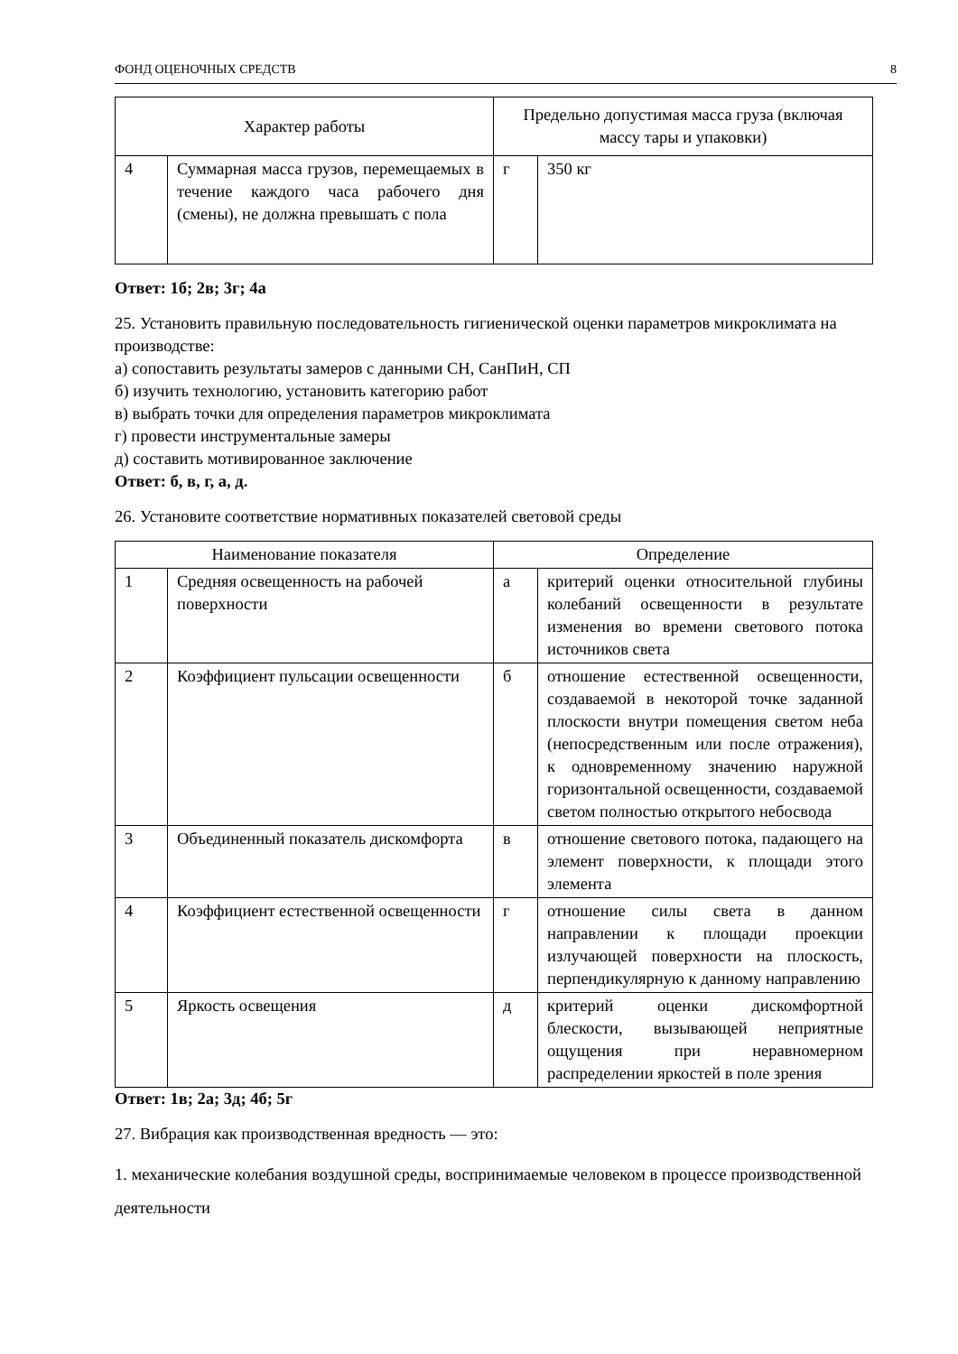ФОНД ОЦЕНОЧНЫХ СРЕДСТВ 8
| Характер работы | | Предельно допустимая масса груза (включая массу тары и упаковки) | |
| 4 | Суммарная масса грузов, перемещаемых в течение каждого часа рабочего дня (смены), не должна превышать с пола | г | 350 кг |
Ответ: 1б; 2в; 3г; 4а
25. Установить правильную последовательность гигиенической оценки параметров микроклимата на производстве:
а) сопоставить результаты замеров с данными СН, СанПиН, СП
б) изучить технологию, установить категорию работ
в) выбрать точки для определения параметров микроклимата
г) провести инструментальные замеры
д) составить мотивированное заключение
Ответ: б, в, г, а, д.
26. Установите соответствие нормативных показателей световой среды
| Наименование показателя | | Определение | |
| 1 | Средняя освещенность на рабочей поверхности | а | критерий оценки относительной глубины колебаний освещенности в результате изменения во времени светового потока источников света |
| 2 | Коэффициент пульсации освещенности | б | отношение естественной освещенности, создаваемой в некоторой точке заданной плоскости внутри помещения светом неба (непосредственным или после отражения), к одновременному значению наружной горизонтальной освещенности, создаваемой светом полностью открытого небосвода |
| 3 | Объединенный показатель дискомфорта | в | отношение светового потока, падающего на элемент поверхности, к площади этого элемента |
| 4 | Коэффициент естественной освещенности | г | отношение силы света в данном направлении к площади проекции излучающей поверхности на плоскость, перпендикулярную к данному направлению |
| 5 | Яркость освещения | д | критерий оценки дискомфортной блескости, вызывающей неприятные ощущения при неравномерном распределении яркостей в поле зрения |
Ответ: 1в; 2а; 3д; 4б; 5г
27. Вибрация как производственная вредность — это:
1. механические колебания воздушной среды, воспринимаемые человеком в процессе производственной деятельности